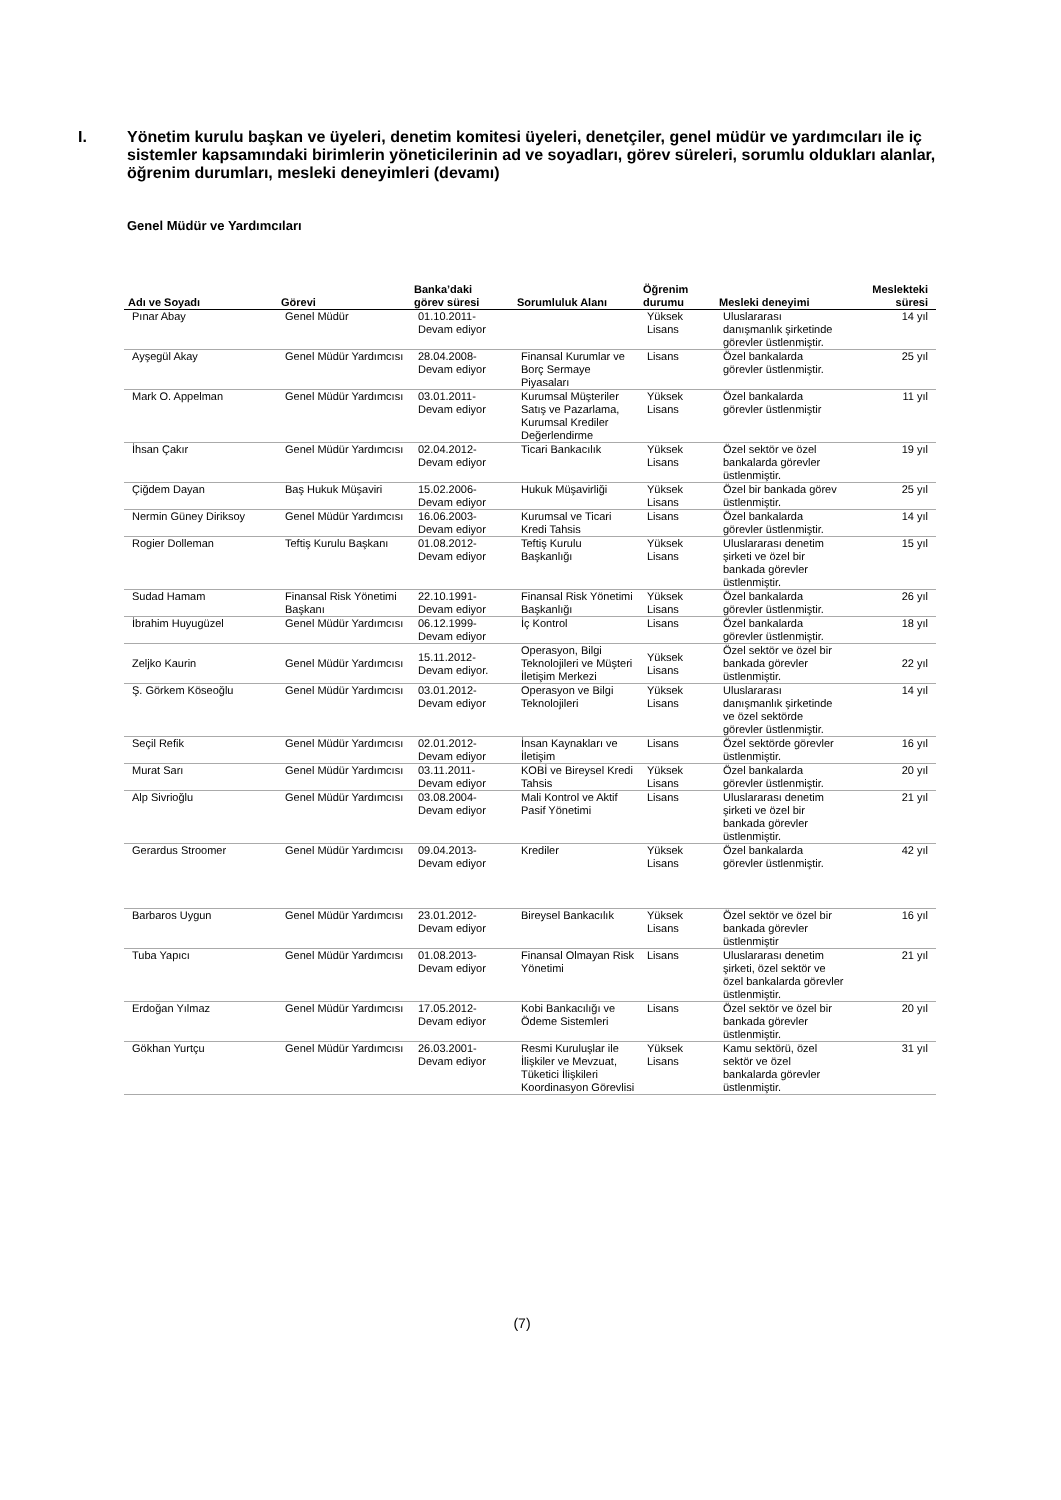I. Yönetim kurulu başkan ve üyeleri, denetim komitesi üyeleri, denetçiler, genel müdür ve yardımcıları ile iç sistemler kapsamındaki birimlerin yöneticilerinin ad ve soyadları, görev süreleri, sorumlu oldukları alanlar, öğrenim durumları, mesleki deneyimleri (devamı)
Genel Müdür ve Yardımcıları
| Adı ve Soyadı | Görevi | Banka’daki görev süresi | Sorumluluk Alanı | Öğrenim durumu | Mesleki deneyimi | Meslekteki süresi |
| --- | --- | --- | --- | --- | --- | --- |
| Pınar Abay | Genel Müdür | 01.10.2011- Devam ediyor | | Yüksek Lisans | Uluslararası danışmanlık şirketinde görevler üstlenmiştir. | 14 yıl |
| Ayşegül Akay | Genel Müdür Yardımcısı | 28.04.2008- Devam ediyor | Finansal Kurumlar ve Borç Sermaye Piyasaları | Lisans | Özel bankalarda görevler üstlenmiştir. | 25 yıl |
| Mark O. Appelman | Genel Müdür Yardımcısı | 03.01.2011- Devam ediyor | Kurumsal Müşteriler Satış ve Pazarlama, Kurumsal Krediler Değerlendirme | Yüksek Lisans | Özel bankalarda görevler üstlenmiştir | 11 yıl |
| İhsan Çakır | Genel Müdür Yardımcısı | 02.04.2012- Devam ediyor | Ticari Bankacılık | Yüksek Lisans | Özel sektör ve özel bankalarda görevler üstlenmiştir. | 19 yıl |
| Çiğdem Dayan | Baş Hukuk Müşaviri | 15.02.2006- Devam ediyor | Hukuk Müşavirliği | Yüksek Lisans | Özel bir bankada görev üstlenmiştir. | 25 yıl |
| Nermin Güney Diriksoy | Genel Müdür Yardımcısı | 16.06.2003- Devam ediyor | Kurumsal ve Ticari Kredi Tahsis | Lisans | Özel bankalarda görevler üstlenmiştir. | 14 yıl |
| Rogier Dolleman | Teftiş Kurulu Başkanı | 01.08.2012- Devam ediyor | Teftiş Kurulu Başkanlığı | Yüksek Lisans | Uluslararası denetim şirketi ve özel bir bankada görevler üstlenmiştir. | 15 yıl |
| Sudad Hamam | Finansal Risk Yönetimi Başkanı | 22.10.1991- Devam ediyor | Finansal Risk Yönetimi Başkanlığı | Yüksek Lisans | Özel bankalarda görevler üstlenmiştir. | 26 yıl |
| İbrahim Huyugüzel | Genel Müdür Yardımcısı | 06.12.1999- Devam ediyor | İç Kontrol | Lisans | Özel bankalarda görevler üstlenmiştir. | 18 yıl |
| Zeljko Kaurin | Genel Müdür Yardımcısı | 15.11.2012- Devam ediyor. | Operasyon, Bilgi Teknolojileri ve Müşteri İletişim Merkezi | Yüksek Lisans | Özel sektör ve özel bir bankada görevler üstlenmiştir. | 22 yıl |
| Ş. Görkem Köseoğlu | Genel Müdür Yardımcısı | 03.01.2012- Devam ediyor | Operasyon ve Bilgi Teknolojileri | Yüksek Lisans | Uluslararası danışmanlık şirketinde ve özel sektörde görevler üstlenmiştir. | 14 yıl |
| Seçil Refik | Genel Müdür Yardımcısı | 02.01.2012- Devam ediyor | İnsan Kaynakları ve İletişim | Lisans | Özel sektörde görevler üstlenmiştir. | 16 yıl |
| Murat Sarı | Genel Müdür Yardımcısı | 03.11.2011- Devam ediyor | KOBİ ve Bireysel Kredi Tahsis | Yüksek Lisans | Özel bankalarda görevler üstlenmiştir. | 20 yıl |
| Alp Sivrioğlu | Genel Müdür Yardımcısı | 03.08.2004- Devam ediyor | Mali Kontrol ve Aktif Pasif Yönetimi | Lisans | Uluslararası denetim şirketi ve özel bir bankada görevler üstlenmiştir. | 21 yıl |
| Gerardus Stroomer | Genel Müdür Yardımcısı | 09.04.2013- Devam ediyor | Krediler | Yüksek Lisans | Özel bankalarda görevler üstlenmiştir. | 42 yıl |
| Barbaros Uygun | Genel Müdür Yardımcısı | 23.01.2012- Devam ediyor | Bireysel Bankacılık | Yüksek Lisans | Özel sektör ve özel bir bankada görevler üstlenmiştir | 16 yıl |
| Tuba Yapıcı | Genel Müdür Yardımcısı | 01.08.2013- Devam ediyor | Finansal Olmayan Risk Yönetimi | Lisans | Uluslararası denetim şirketi, özel sektör ve özel bankalarda görevler üstlenmiştir. | 21 yıl |
| Erdoğan Yılmaz | Genel Müdür Yardımcısı | 17.05.2012- Devam ediyor | Kobi Bankacılığı ve Ödeme Sistemleri | Lisans | Özel sektör ve özel bir bankada görevler üstlenmiştir. | 20 yıl |
| Gökhan Yurtçu | Genel Müdür Yardımcısı | 26.03.2001- Devam ediyor | Resmi Kuruluşlar ile İlişkiler ve Mevzuat, Tüketici İlişkileri Koordinasyon Görevlisi | Yüksek Lisans | Kamu sektörü, özel sektör ve özel bankalarda görevler üstlenmiştir. | 31 yıl |
(7)